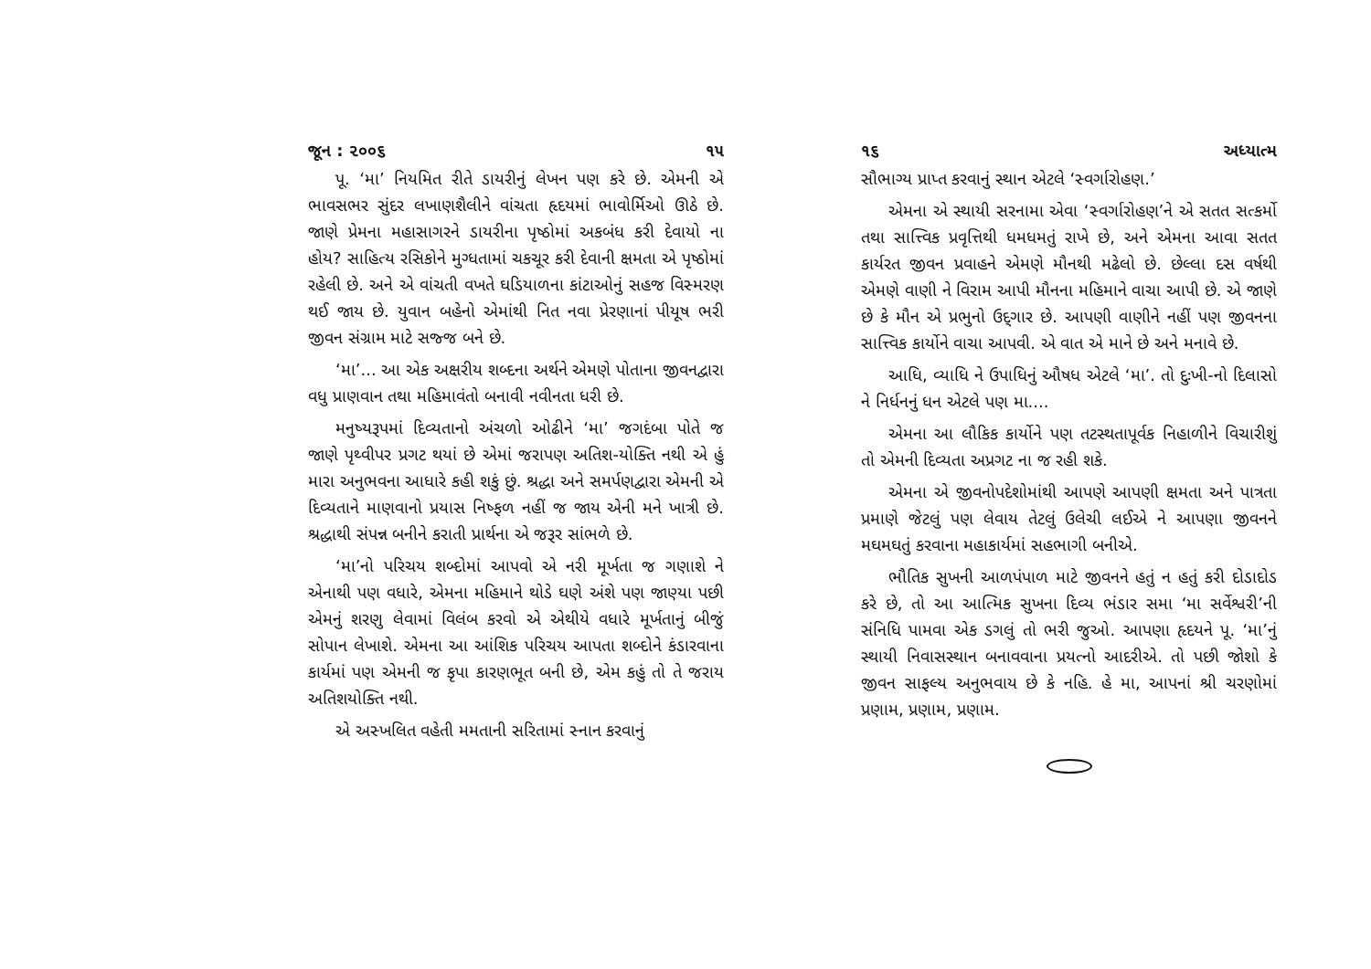જૂન : ૨૦૦૬ ૧૫
પૂ. ‘મા’ નિયમિત રીતે ડાયરીનું લેખન પણ કરે છે. એમની એ ભાવસભર સુંદર લખાણશૈલીને વાંચતા હૃદયમાં ભાવોર્મિઓ ઊઠે છે. જાણે પ્રેમના મહાસાગરને ડાયરીના પૃષ્ઠોમાં અકબંધ કરી દેવાયો ના હોય? સાહિત્ય રસિકોને મુગ્ધતામાં ચકચૂર કરી દેવાની ક્ષમતા એ પૃષ્ઠોમાં રહેલી છે. અને એ વાંચતી વખતે ઘડિયાળના કાંટાઓનું સહજ વિસ્મરણ થઈ જાય છે. યુવાન બહેનો એમાંથી નિત નવા પ્રેરણાનાં પીયૂષ ભરી જીવન સંગ્રામ માટે સજ્જ બને છે.
‘મા’... આ એક અક્ષરીય શબ્દના અર્થને એમણે પોતાના જીવનદ્વારા વધુ પ્રાણવાન તથા મહિમાવંતો બનાવી નવીનતા ધરી છે.
મનુષ્યરૂપમાં દિવ્યતાનો અંચળો ઓઢીને ‘મા’ જગદંબા પોતે જ જાણે પૃથ્વીપર પ્રગટ થયાં છે એમાં જરાપણ અતિશ-યોક્તિ નથી એ હું મારા અનુભવના આધારે કહી શકું છું. શ્રદ્ધા અને સમર્પણદ્વારા એમની એ દિવ્યતાને માણવાનો પ્રયાસ નિષ્ફળ નહીં જ જાય એની મને ખાત્રી છે. શ્રદ્ધાથી સંપન્ન બનીને કરાતી પ્રાર્થના એ જરૂર સાંભળે છે.
‘મા’નો પરિચય શબ્દોમાં આપવો એ નરી મૂર્ખતા જ ગણાશે ને એનાથી પણ વધારે, એમના મહિમાને થોડે ઘણે અંશે પણ જાણ્યા પછી એમનું શરણુ લેવામાં વિલંબ કરવો એ એથીયે વધારે મૂર્ખતાનું બીજું સોપાન લેખાશે. એમના આ આંશિક પરિચય આપતા શબ્દોને કંડારવાના કાર્યમાં પણ એમની જ કૃપા કારણભૂત બની છે, એમ કહું તો તે જરાય અતિશયોક્તિ નથી.
એ અસ્ખલિત વહેતી મમતાની સરિતામાં સ્નાન કરવાનું
૧૬ અધ્યાત્મ
સૌભાગ્ય પ્રાપ્ત કરવાનું સ્થાન એટલે ‘સ્વર્ગારોહણ.’
એમના એ સ્થાયી સરનામા એવા ‘સ્વર્ગારોહણ’ને એ સતત સત્કર્મો તથા સાત્ત્વિક પ્રવૃત્તિથી ધમધમતું રાખે છે, અને એમના આવા સતત કાર્યરત જીવન પ્રવાહને એમણે મૌનથી મઢેલો છે. છેલ્લા દસ વર્ષથી એમણે વાણી ને વિરામ આપી મૌનના મહિમાને વાચા આપી છે. એ જાણે છે કે મૌન એ પ્રભુનો ઉદ્‌ગાર છે. આપણી વાણીને નહીં પણ જીવનના સાત્ત્વિક કાર્યોને વાચા આપવી. એ વાત એ માને છે અને મનાવે છે.
આધિ, વ્યાધિ ને ઉપાધિનું ઔષધ એટલે ‘મા’. તો દુઃખી-નો દિલાસો ને નિર્ધનનું ધન એટલે પણ મા....
એમના આ લૌકિક કાર્યોને પણ તટસ્થતાપૂર્વક નિહાળીને વિચારીશું તો એમની દિવ્યતા અપ્રગટ ના જ રહી શકે.
એમના એ જીવનોપદેશોમાંથી આપણે આપણી ક્ષમતા અને પાત્રતા પ્રમાણે જેટલું પણ લેવાય તેટલું ઉલેચી લઈએ ને આપણા જીવનને મઘમઘતું કરવાના મહાકાર્યમાં સહભાગી બનીએ.
ભૌતિક સુખની આળપંપાળ માટે જીવનને હતું ન હતું કરી દોડાદોડ કરે છે, તો આ આત્મિક સુખના દિવ્ય ભંડાર સમા ‘મા સર્વેશ્વરી’ની સંનિધિ પામવા એક ડગલું તો ભરી જુઓ. આપણા હૃદયને પૂ. ‘મા’નું સ્થાયી નિવાસસ્થાન બનાવવાના પ્રયત્નો આદરીએ. તો પછી જોશો કે જીવન સાફલ્ય અનુભવાય છે કે નહિ. હે મા, આપનાં શ્રી ચરણોમાં પ્રણામ, પ્રણામ, પ્રણામ.